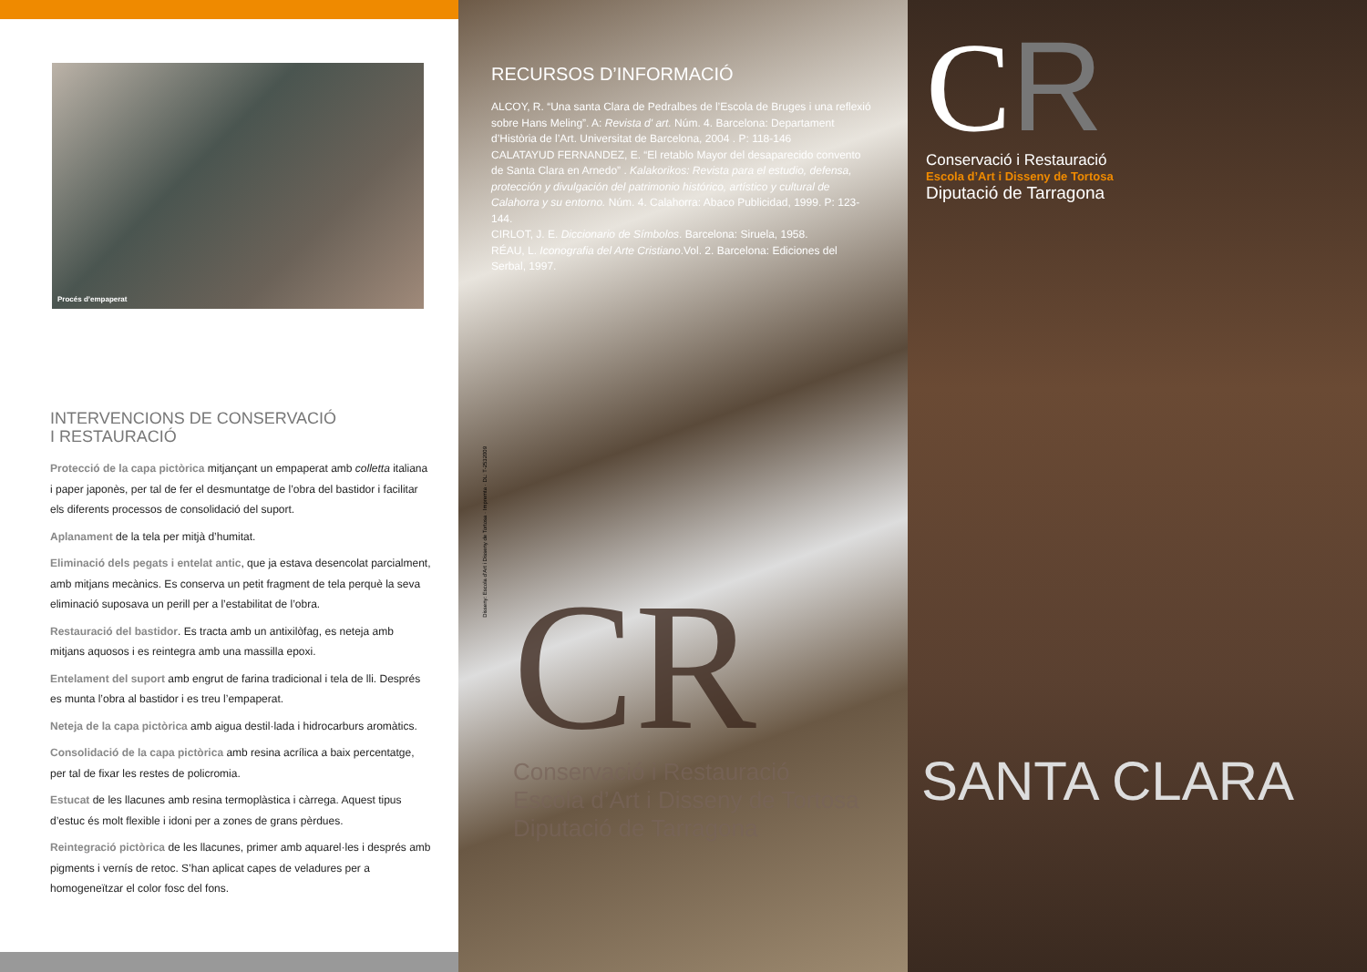Procés d’empaperat
INTERVENCIONS DE CONSERVACIÓ
I RESTAURACIÓ
Protecció de la capa pictòrica mitjançant un empaperat amb colletta italiana i paper japonès, per tal de fer el desmuntatge de l’obra del bastidor i facilitar els diferents processos de consolidació del suport.
Aplanament de la tela per mitjà d’humitat.
Eliminació dels pegats i entelat antic, que ja estava desencolat parcialment, amb mitjans mecànics. Es conserva un petit fragment de tela perquè la seva eliminació suposava un perill per a l’estabilitat de l’obra.
Restauració del bastidor. Es tracta amb un antixilòfag, es neteja amb mitjans aquosos i es reintegra amb una massilla epoxi.
Entelament del suport amb engrut de farina tradicional i tela de lli. Després es munta l’obra al bastidor i es treu l’empaperat.
Neteja de la capa pictòrica amb aigua destil·lada i hidrocarburs aromàtics.
Consolidació de la capa pictòrica amb resina acrílica a baix percentatge, per tal de fixar les restes de policromia.
Estucat de les llacunes amb resina termoplàstica i càrrega. Aquest tipus d’estuc és molt flexible i idoni per a zones de grans pèrdues.
Reintegració pictòrica de les llacunes, primer amb aquarel·les i després amb pigments i vernís de retoc. S’han aplicat capes de veladures per a homogeneïtzar el color fosc del fons.
RECURSOS D’INFORMACIÓ
ALCOY, R. “Una santa Clara de Pedralbes de l’Escola de Bruges i una reflexió sobre Hans Meling”. A: Revista d' art. Núm. 4. Barcelona: Departament d’Història de l’Art. Universitat de Barcelona, 2004 . P: 118-146
CALATAYUD FERNANDEZ, E. “El retablo Mayor del desaparecido convento de Santa Clara en Arnedo” . Kalakorikos: Revista para el estudio, defensa, protección y divulgación del patrimonio histórico, artístico y cultural de Calahorra y su entorno. Núm. 4. Calahorra: Abaco Publicidad, 1999. P: 123-144.
CIRLOT, J. E. Diccionario de Símbolos. Barcelona: Siruela, 1958.
RÉAU, L. Iconografia del Arte Cristiano.Vol. 2. Barcelona: Ediciones del Serbal, 1997.
Disseny: Escola d’Art i Disseny de Tortosa · Impremta · DL: T-2532009
CR
Conservació i Restauració
Escola d’Art i Disseny de Tortosa
Diputació de Tarragona
CR
Conservació i Restauració
Escola d’Art i Disseny de Tortosa
Diputació de Tarragona
SANTA CLARA